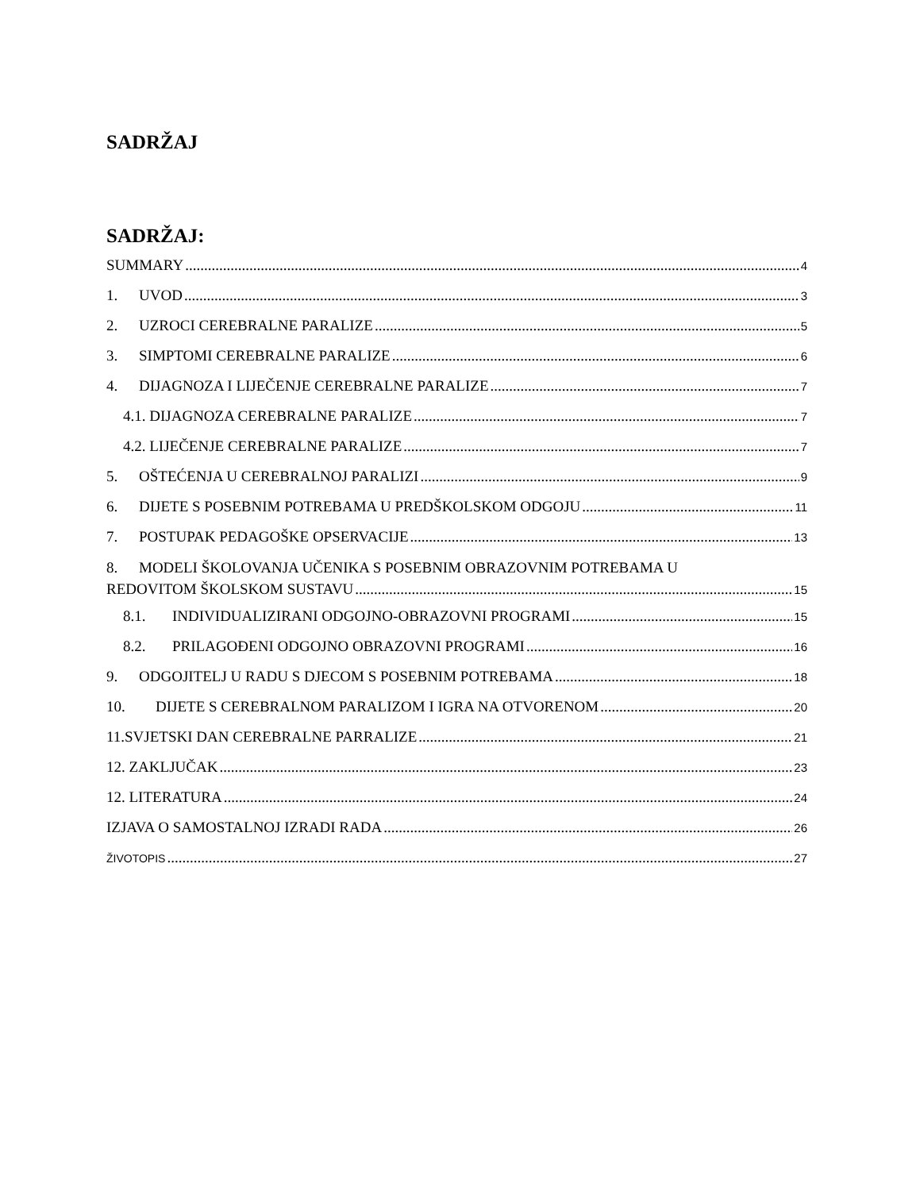SADRŽAJ
SADRŽAJ:
SUMMARY 4
1. UVOD 3
2. UZROCI CEREBRALNE PARALIZE 5
3. SIMPTOMI CEREBRALNE PARALIZE 6
4. DIJAGNOZA I LIJEČENJE CEREBRALNE PARALIZE 7
4.1. DIJAGNOZA CEREBRALNE PARALIZE 7
4.2. LIJEČENJE CEREBRALNE PARALIZE 7
5. OŠTEĆENJA U CEREBRALNOJ PARALIZI 9
6. DIJETE S POSEBNIM POTREBAMA U PREDŠKOLSKOM ODGOJU 11
7. POSTUPAK PEDAGOŠKE OPSERVACIJE 13
8. MODELI ŠKOLOVANJA UČENIKA S POSEBNIM OBRAZOVNIM POTREBAMA U
REDOVITOM ŠKOLSKOM SUSTAVU 15
8.1. INDIVIDUALIZIRANI ODGOJNO-OBRAZOVNI PROGRAMI 15
8.2. PRILAGOĐENI ODGOJNO OBRAZOVNI PROGRAMI 16
9. ODGOJITELJ U RADU S DJECOM S POSEBNIM POTREBAMA 18
10. DIJETE S CEREBRALNOM PARALIZOM I IGRA NA OTVORENOM 20
11.SVJETSKI DAN CEREBRALNE PARRALIZE 21
12. ZAKLJUČAK 23
12. LITERATURA 24
IZJAVA O SAMOSTALNOJ IZRADI RADA 26
ŽIVOTOPIS 27